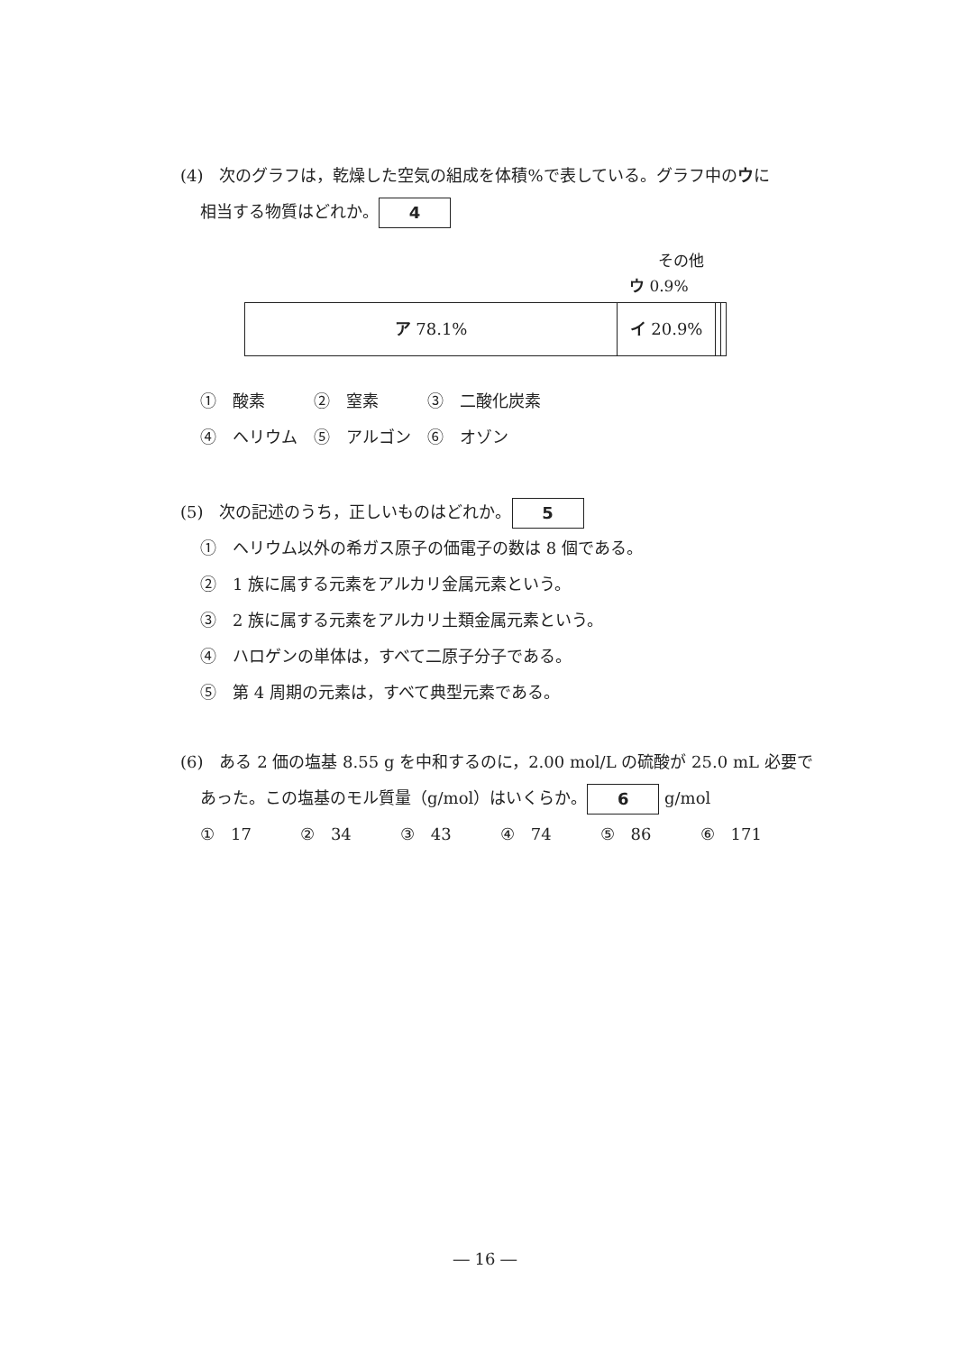(4)　次のグラフは，乾燥した空気の組成を体積%で表している。グラフ中のウに
相当する物質はどれか。 4
その他
ウ 0.9%
ア 78.1% イ 20.9%
①　酸素　　　②　窒素　　　③　二酸化炭素
④　ヘリウム　⑤　アルゴン　⑥　オゾン
(5)　次の記述のうち，正しいものはどれか。 5
①　ヘリウム以外の希ガス原子の価電子の数は 8 個である。
②　1 族に属する元素をアルカリ金属元素という。
③　2 族に属する元素をアルカリ土類金属元素という。
④　ハロゲンの単体は，すべて二原子分子である。
⑤　第 4 周期の元素は，すべて典型元素である。
(6)　ある 2 価の塩基 8.55 g を中和するのに，2.00 mol/L の硫酸が 25.0 mL 必要で
あった。この塩基のモル質量（g/mol）はいくらか。 6 g/mol
①　17　　　②　34　　　③　43　　　④　74　　　⑤　86　　　⑥　171
― 16 ―